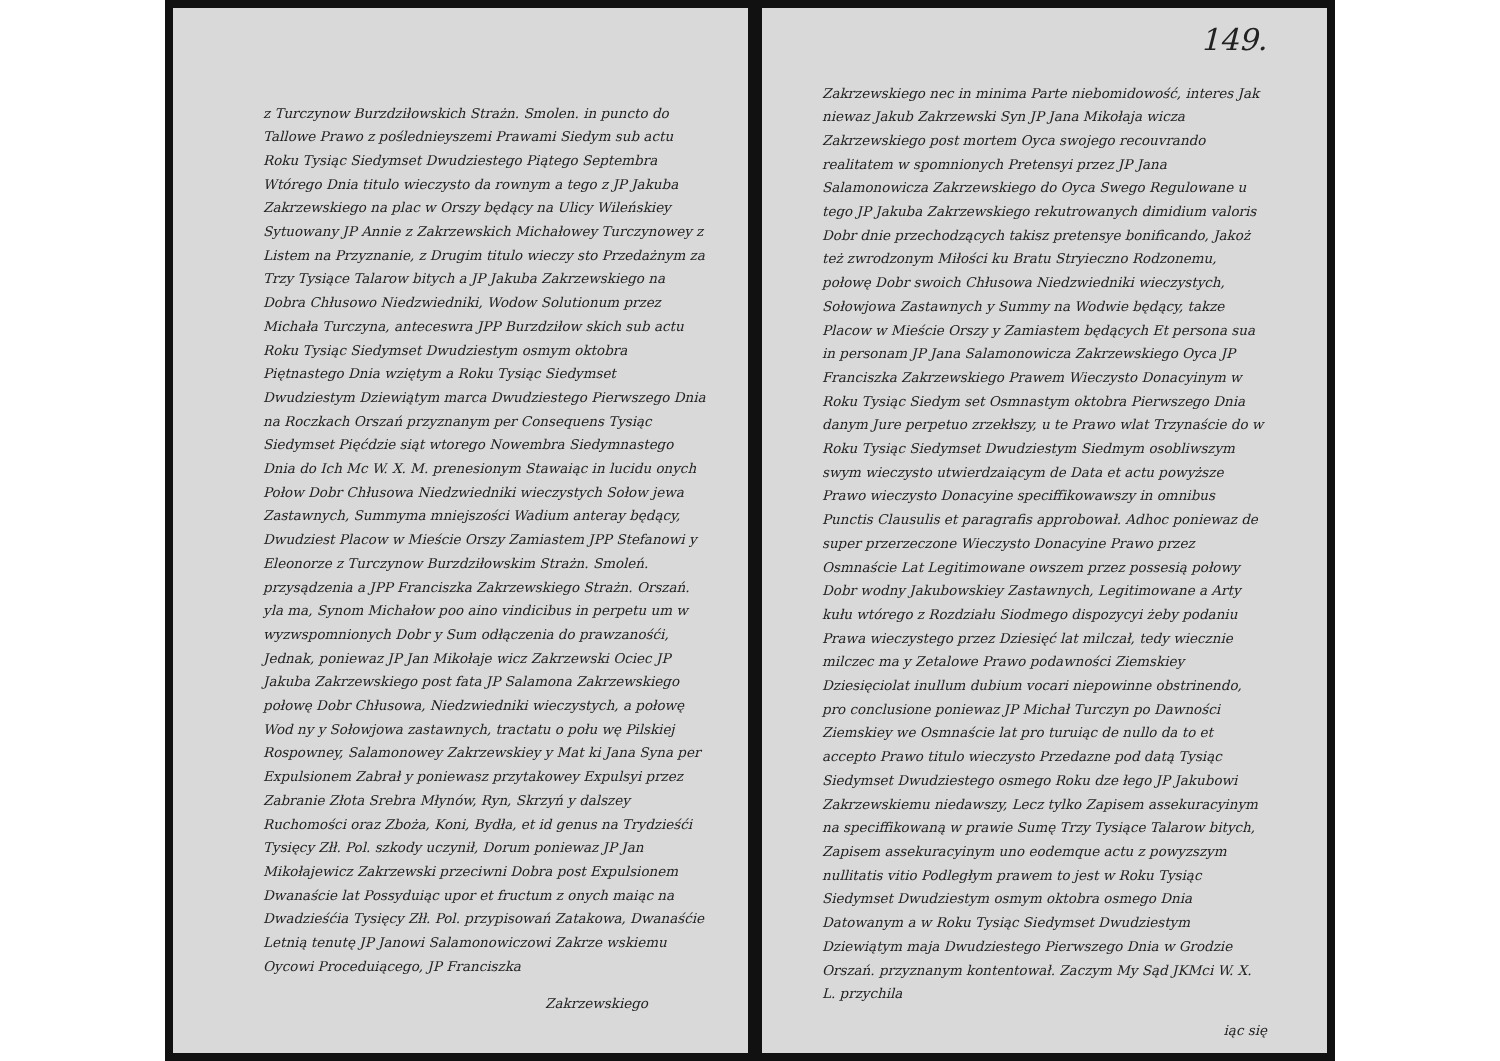z Turczynow Burzdziłowskich Strażn. Smolen. in puncto do Tallowe Prawo z poślednieyszemi Prawami Siedym sub actu Roku Tysiąc Siedymset Dwudziestego Piątego Septembra Wtórego Dnia titulo wieczysto da rownym a tego z JP Jakuba Zakrzewskiego na plac w Orszy będący na Ulicy Wileńskiey Sytuowany JP Annie z Zakrzewskich Michałowey Turczynowey z Listem na Przyznanie, z Drugim titulo wieczy sto Przedażnym za Trzy Tysiące Talarow bitych a JP Jakuba Zakrzewskiego na Dobra Chłusowo Niedzwiedniki, Wodow Solutionum przez Michała Turczyna, anteceswra JPP Burzdziłow skich sub actu Roku Tysiąc Siedymset Dwudziestym osmym oktobra Piętnastego Dnia wziętym a Roku Tysiąc Siedymset Dwudziestym Dziewiątym marca Dwudziestego Pierwszego Dnia na Roczkach Orszań przyznanym per Consequens Tysiąc Siedymset Pięćdzie siąt wtorego Nowembra Siedymnastego Dnia do Ich Mc W. X. M. prenesionym Stawaiąc in lucidu onych Połow Dobr Chłusowa Niedzwiedniki wieczystych Sołow jewa Zastawnych, Summyma mniejszości Wadium anteray będący, Dwudziest Placow w Mieście Orszy Zamiastem JPP Stefanowi y Eleonorze z Turczynow Burzdziłowskim Strażn. Smoleń. przysądzenia a JPP Franciszka Zakrzewskiego Strażn. Orszań. yla ma, Synom Michałow poo aino vindicibus in perpetu um w wyzwspomnionych Dobr y Sum odłączenia do prawzanośći, Jednak, poniewaz JP Jan Mikołaje wicz Zakrzewski Ociec JP Jakuba Zakrzewskiego post fata JP Salamona Zakrzewskiego połowę Dobr Chłusowa, Niedzwiedniki wieczystych, a połowę Wod ny y Sołowjowa zastawnych, tractatu o połu wę Pilskiej Rospowney, Salamonowey Zakrzewskiey y Mat ki Jana Syna per Expulsionem Zabrał y poniewasz przytakowey Expulsyi przez Zabranie Złota Srebra Młynów, Ryn, Skrzyń y dalszey Ruchomości oraz Zboża, Koni, Bydła, et id genus na Trydzieśći Tysięcy Złł. Pol. szkody uczynił, Dorum poniewaz JP Jan Mikołajewicz Zakrzewski przeciwni Dobra post Expulsionem Dwanaście lat Possyduiąc upor et fructum z onych maiąc na Dwadzieśćia Tysięcy Złł. Pol. przypisowań Zatakowa, Dwanaśćie Letnią tenutę JP Janowi Salamonowiczowi Zakrze wskiemu Oycowi Proceduiącego, JP Franciszka
Zakrzewskiego
149.
Zakrzewskiego nec in minima Parte niebomidowość, interes Jak niewaz Jakub Zakrzewski Syn JP Jana Mikołaja wicza Zakrzewskiego post mortem Oyca swojego recouvrando realitatem w spomnionych Pretensyi przez JP Jana Salamonowicza Zakrzewskiego do Oyca Swego Regulowane u tego JP Jakuba Zakrzewskiego rekutrowanych dimidium valoris Dobr dnie przechodzących takisz pretensye bonificando, Jakoż też zwrodzonym Miłości ku Bratu Stryieczno Rodzonemu, połowę Dobr swoich Chłusowa Niedzwiedniki wieczystych, Sołowjowa Zastawnych y Summy na Wodwie będący, takze Placow w Mieście Orszy y Zamiastem będących Et persona sua in personam JP Jana Salamonowicza Zakrzewskiego Oyca JP Franciszka Zakrzewskiego Prawem Wieczysto Donacyinym w Roku Tysiąc Siedym set Osmnastym oktobra Pierwszego Dnia danym Jure perpetuo zrzekłszy, u te Prawo wlat Trzynaście do w Roku Tysiąc Siedymset Dwudziestym Siedmym osobliwszym swym wieczysto utwierdzaiącym de Data et actu powyższe Prawo wieczysto Donacyine speciffikowawszy in omnibus Punctis Clausulis et paragrafis approbował. Adhoc poniewaz de super przerzeczone Wieczysto Donacyine Prawo przez Osmnaście Lat Legitimowane owszem przez possesią połowy Dobr wodny Jakubowskiey Zastawnych, Legitimowane a Arty kułu wtórego z Rozdziału Siodmego dispozycyi żeby podaniu Prawa wieczystego przez Dziesięć lat milczał, tedy wiecznie milczec ma y Zetalowe Prawo podawności Ziemskiey Dziesięciolat inullum dubium vocari niepowinne obstrinendo, pro conclusione poniewaz JP Michał Turczyn po Dawności Ziemskiey we Osmnaście lat pro turuiąc de nullo da to et accepto Prawo titulo wieczysto Przedazne pod datą Tysiąc Siedymset Dwudziestego osmego Roku dze łego JP Jakubowi Zakrzewskiemu niedawszy, Lecz tylko Zapisem assekuracyinym na speciffikowaną w prawie Sumę Trzy Tysiące Talarow bitych, Zapisem assekuracyinym uno eodemque actu z powyzszym nullitatis vitio Podległym prawem to jest w Roku Tysiąc Siedymset Dwudziestym osmym oktobra osmego Dnia Datowanym a w Roku Tysiąc Siedymset Dwudziestym Dziewiątym maja Dwudziestego Pierwszego Dnia w Grodzie Orszań. przyznanym kontentował. Zaczym My Sąd JKMci W. X. L. przychila
iąc się